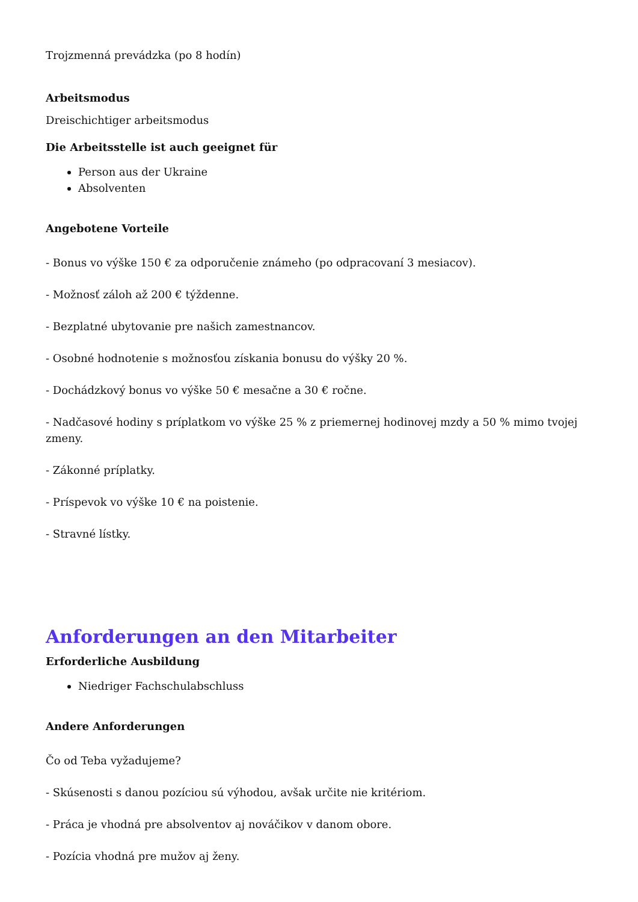Trojzmenná prevádzka (po 8 hodín)
Arbeitsmodus
Dreischichtiger arbeitsmodus
Die Arbeitsstelle ist auch geeignet für
Person aus der Ukraine
Absolventen
Angebotene Vorteile
- Bonus vo výške 150 € za odporučenie známeho (po odpracovaní 3 mesiacov).
- Možnosť záloh až 200 € týždenne.
- Bezplatné ubytovanie pre našich zamestnancov.
- Osobné hodnotenie s možnosťou získania bonusu do výšky 20 %.
- Dochádzkový bonus vo výške 50 € mesačne a 30 € ročne.
- Nadčasové hodiny s príplatkom vo výške 25 % z priemernej hodinovej mzdy a 50 % mimo tvojej zmeny.
- Zákonné príplatky.
- Príspevok vo výške 10 € na poistenie.
- Stravné lístky.
Anforderungen an den Mitarbeiter
Erforderliche Ausbildung
Niedriger Fachschulabschluss
Andere Anforderungen
Čo od Teba vyžadujeme?
- Skúsenosti s danou pozíciou sú výhodou, avšak určite nie kritériom.
- Práca je vhodná pre absolventov aj nováčikov v danom obore.
- Pozícia vhodná pre mužov aj ženy.